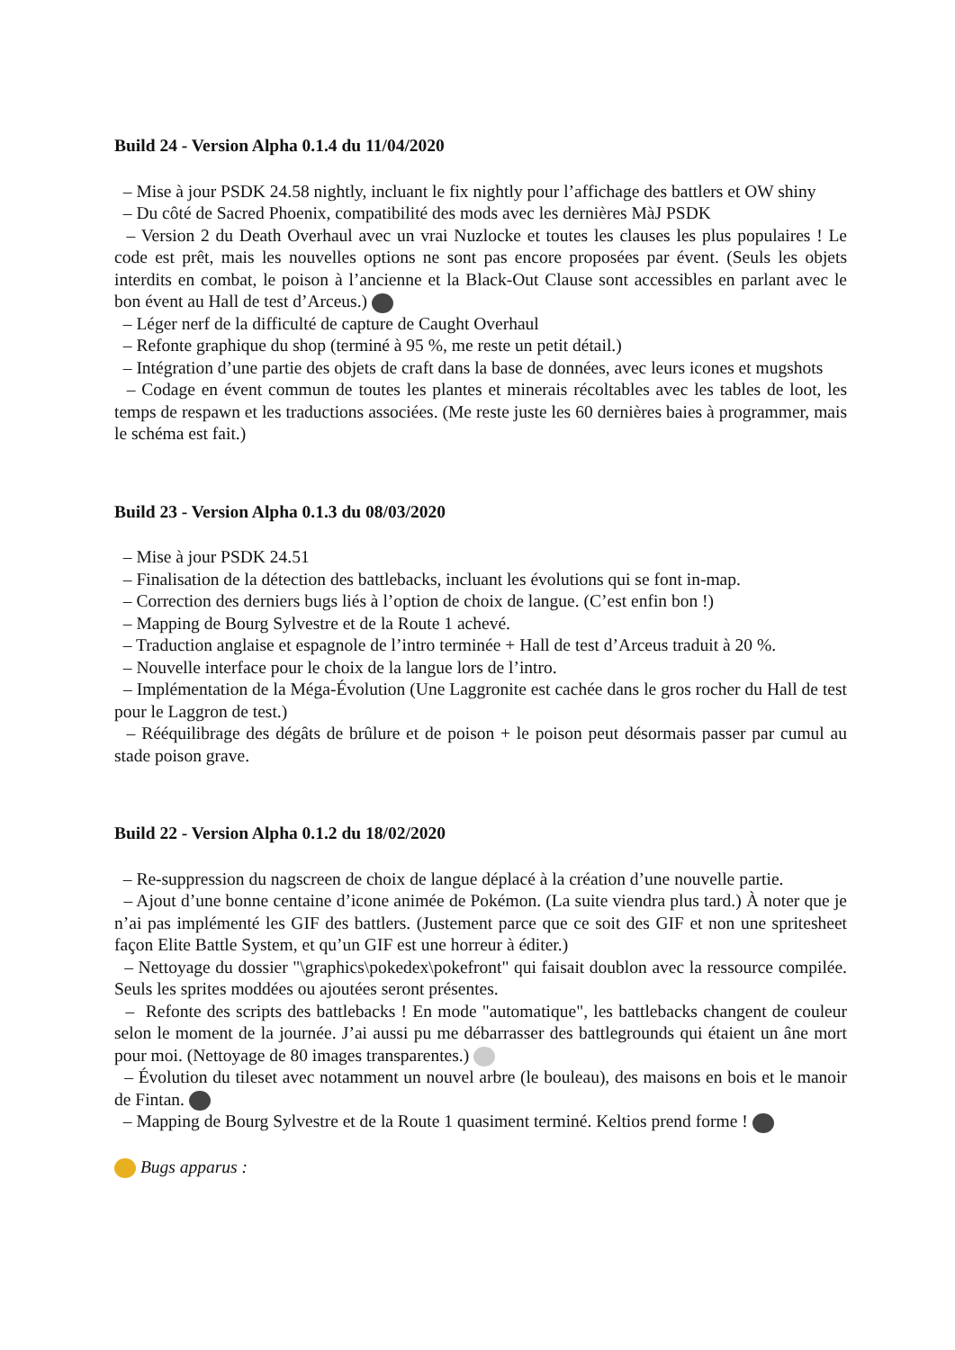Build 24 - Version Alpha 0.1.4 du 11/04/2020
– Mise à jour PSDK 24.58 nightly, incluant le fix nightly pour l’affichage des battlers et OW shiny
– Du côté de Sacred Phoenix, compatibilité des mods avec les dernières MàJ PSDK
– Version 2 du Death Overhaul avec un vrai Nuzlocke et toutes les clauses les plus populaires ! Le code est prêt, mais les nouvelles options ne sont pas encore proposées par évent. (Seuls les objets interdits en combat, le poison à l’ancienne et la Black-Out Clause sont accessibles en parlant avec le bon évent au Hall de test d’Arceus.)
– Léger nerf de la difficulté de capture de Caught Overhaul
– Refonte graphique du shop (terminé à 95 %, me reste un petit détail.)
– Intégration d’une partie des objets de craft dans la base de données, avec leurs icones et mugshots
– Codage en évent commun de toutes les plantes et minerais récoltables avec les tables de loot, les temps de respawn et les traductions associées. (Me reste juste les 60 dernières baies à programmer, mais le schéma est fait.)
Build 23 - Version Alpha 0.1.3 du 08/03/2020
– Mise à jour PSDK 24.51
– Finalisation de la détection des battlebacks, incluant les évolutions qui se font in-map.
– Correction des derniers bugs liés à l’option de choix de langue. (C’est enfin bon !)
– Mapping de Bourg Sylvestre et de la Route 1 achevé.
– Traduction anglaise et espagnole de l’intro terminée + Hall de test d’Arceus traduit à 20 %.
– Nouvelle interface pour le choix de la langue lors de l’intro.
– Implémentation de la Méga-Évolution (Une Laggronite est cachée dans le gros rocher du Hall de test pour le Laggron de test.)
– Rééquilibrage des dégâts de brûlure et de poison + le poison peut désormais passer par cumul au stade poison grave.
Build 22 - Version Alpha 0.1.2 du 18/02/2020
– Re-suppression du nagscreen de choix de langue déplacé à la création d’une nouvelle partie.
– Ajout d’une bonne centaine d’icone animée de Pokémon. (La suite viendra plus tard.) À noter que je n’ai pas implémenté les GIF des battlers. (Justement parce que ce soit des GIF et non une spritesheet façon Elite Battle System, et qu’un GIF est une horreur à éditer.)
– Nettoyage du dossier "\graphics\pokedex\pokefront" qui faisait doublon avec la ressource compilée. Seuls les sprites moddées ou ajoutées seront présentes.
– Refonte des scripts des battlebacks ! En mode "automatique", les battlebacks changent de couleur selon le moment de la journée. J’ai aussi pu me débarrasser des battlegrounds qui étaient un âne mort pour moi. (Nettoyage de 80 images transparentes.)
– Évolution du tileset avec notamment un nouvel arbre (le bouleau), des maisons en bois et le manoir de Fintan.
– Mapping de Bourg Sylvestre et de la Route 1 quasiment terminé. Keltios prend forme !
Bugs apparus :